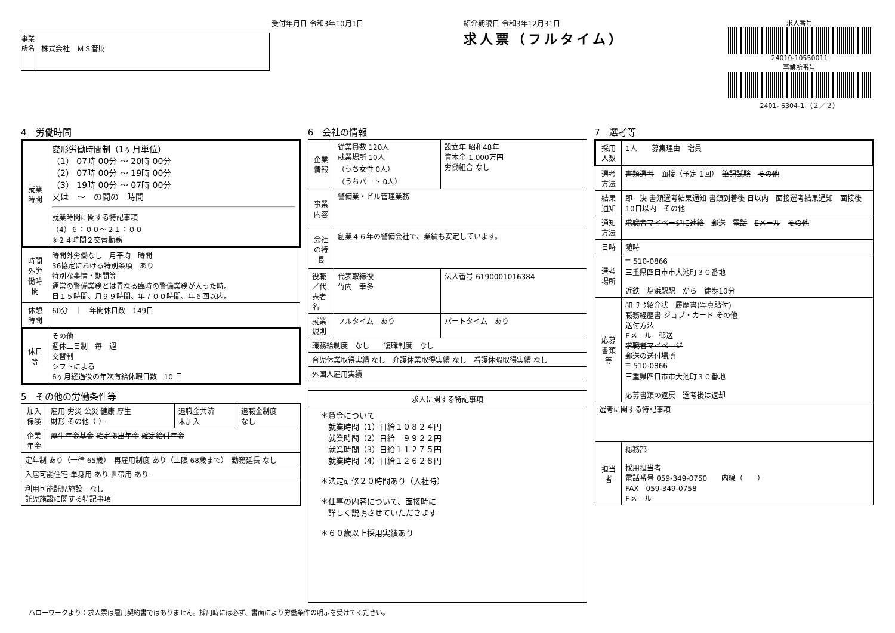受付年月日 令和3年10月1日
事業所名
株式会社　ＭＳ管財
紹介期限日 令和3年12月31日
求人票（フルタイム）
求人番号
24010-10550011
事業所番号
2401- 6304-1 （２／２）
4　労働時間
| 就業時間 | 変形労働時間制（1ヶ月単位） （1） 07時 00分 ～ 20時 00分 （2） 07時 00分 ～ 19時 00分 （3） 19時 00分 ～ 07時 00分 又は ～ の間の 時間 就業時間に関する特記事項 （4）６：００～２１：００ ※２４時間２交替勤務 |
| 時間外労働時間 | 時間外労働なし 月平均 時間 36協定における特別条項 あり 特別な事情・期間等 通常の警備業務とは異なる臨時の警備業務が入った時。 日１５時間、月９９時間、年７００時間、年６回以内。 |
| 休憩時間 | 60分 ｜ 年間休日数 149日 |
| 休日等 | その他 週休二日制 毎 週 交替制 シフトによる 6ヶ月経過後の年次有給休暇日数 10 日 |
5　その他の労働条件等
| 加入保険 | 雇用 労災 公災 健康 厚生 財形 その他（ ） | 退職金共済 未加入 | 退職金制度 なし |
| 企業年金 | 厚生年金基金 確定拠出年金 確定給付年金 | | |
| 定年制 あり（一律 65歳） 再雇用制度 あり（上限 68歳まで） 勤務延長 なし | | | |
| 入居可能住宅 単身用 あり 世帯用 あり | | | |
| 利用可能託児施設 なし 託児施設に関する特記事項 | | | |
6　会社の情報
| 企業情報 | 従業員数 120人 就業場所 10人 （うち女性 0人） （うちパート 0人） | 設立年 昭和48年 資本金 1,000万円 労働組合 なし |
| 事業内容 | 警備業・ビル管理業務 | |
| 会社の特長 | 創業４６年の警備会社で、業績も安定しています。 | |
| 役職／代表者名 | 代表取締役 竹内 幸多 | 法人番号 6190001016384 |
| 就業規則 | フルタイム あり | パートタイム あり |
| 職務給制度 なし 復職制度 なし | | |
| 育児休業取得実績 なし 介護休業取得実績 なし 看護休暇取得実績 なし | | |
| 外国人雇用実績 | | |
| 求人に関する特記事項 |
| --- |
| ＊賃金について 就業時間（1）日給１０８２４円 就業時間（2）日給 ９９２２円 就業時間（3）日給１１２７５円 就業時間（4）日給１２６２８円 ＊法定研修２０時間あり（入社時） ＊仕事の内容について、面接時に 詳しく説明させていただきます ＊６０歳以上採用実績あり |
7　選考等
| 採用人数 | 1人 募集理由 増員 |
| 選考方法 | 書類選考 面接（予定 1回） 筆記試験 その他 |
| 結果通知 | 即 決 書類選考結果通知 書類到着後 日以内 面接選考結果通知 面接後 10日以内 その他 |
| 通知方法 | 求職者マイページに連絡 郵送 電話 Eメール その他 |
| 日時 | 随時 |
| 選考場所 | 〒 510-0866 三重県四日市市大池町３０番地 近鉄 塩浜駅駅 から 徒歩10分 |
| 応募書類等 | ﾊﾛｰﾜｰｸ紹介状 履歴書(写真貼付) 職務経歴書 ジョブ・カード その他 送付方法 Eメール 郵送 求職者マイページ 郵送の送付場所 〒 510-0866 三重県四日市市大池町３０番地 応募書類の返戻 選考後は返却 |
| 選考に関する特記事項 | |
| 担当者 | 総務部 採用担当者 電話番号 059-349-0750 内線（ ） FAX 059-349-0758 Eメール |
ハローワークより：求人票は雇用契約書ではありません。採用時には必ず、書面により労働条件の明示を受けてください。